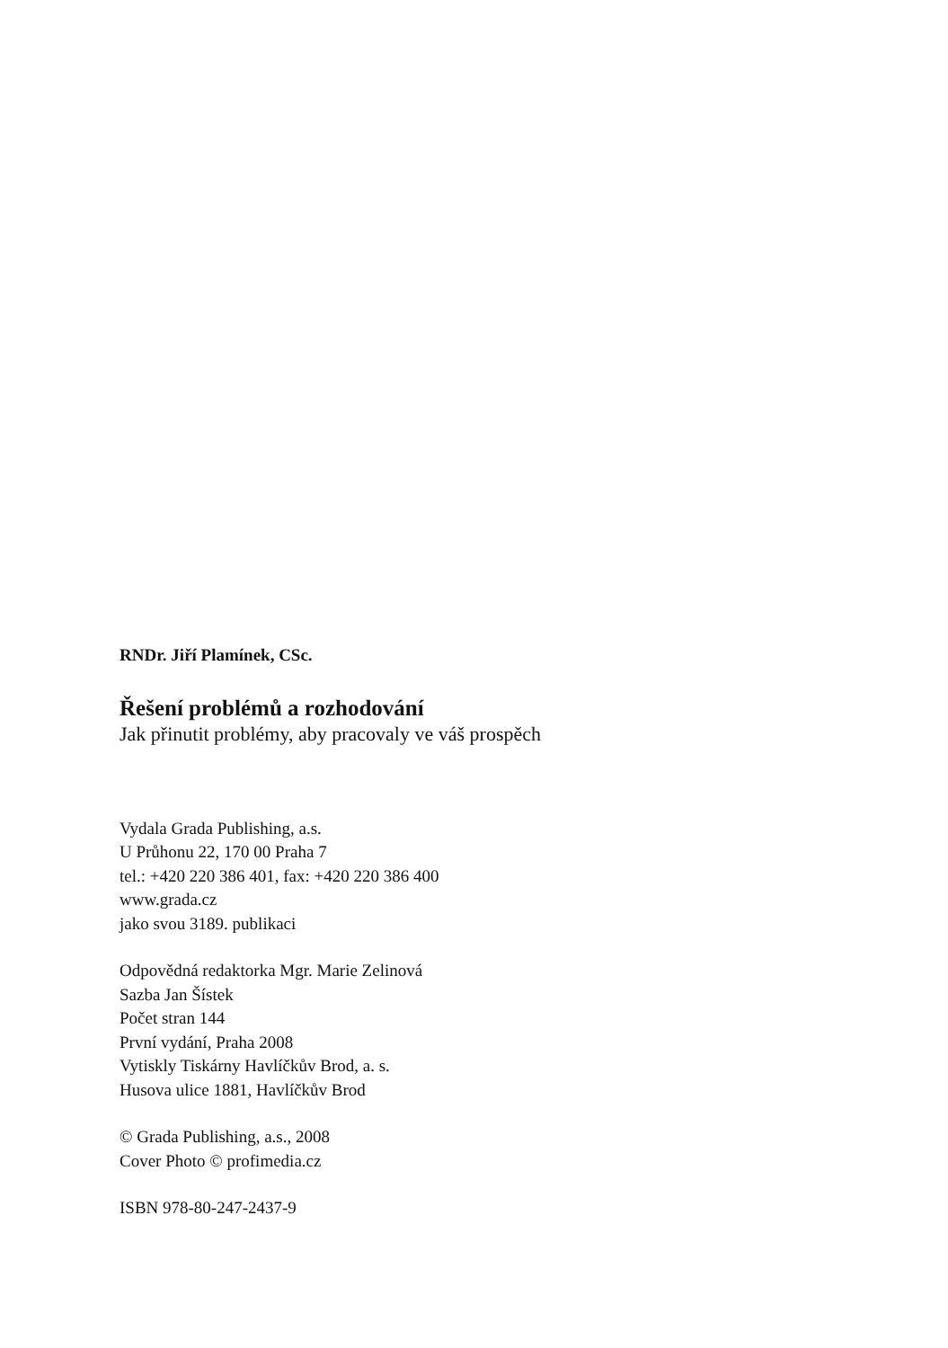RNDr. Jiří Plamínek, CSc.
Řešení problémů a rozhodování
Jak přinutit problémy, aby pracovaly ve váš prospěch
Vydala Grada Publishing, a.s.
U Průhonu 22, 170 00 Praha 7
tel.: +420 220 386 401, fax: +420 220 386 400
www.grada.cz
jako svou 3189. publikaci
Odpovědná redaktorka Mgr. Marie Zelinová
Sazba Jan Šístek
Počet stran 144
První vydání, Praha 2008
Vytiskly Tiskárny Havlíčkův Brod, a. s.
Husova ulice 1881, Havlíčkův Brod
© Grada Publishing, a.s., 2008
Cover Photo © profimedia.cz
ISBN 978-80-247-2437-9